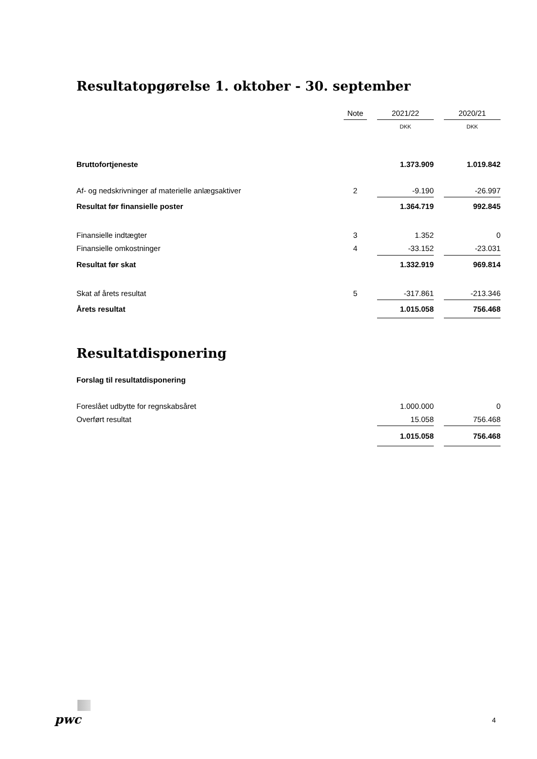Resultatopgørelse 1. oktober - 30. september
| | Note | | 2021/22 | | 2020/21 |
| | | | DKK | | DKK |
| Bruttofortjeneste | | | 1.373.909 | | 1.019.842 |
| Af- og nedskrivninger af materielle anlægsaktiver | 2 | | -9.190 | | -26.997 |
| Resultat før finansielle poster | | | 1.364.719 | | 992.845 |
| Finansielle indtægter | 3 | | 1.352 | | 0 |
| Finansielle omkostninger | 4 | | -33.152 | | -23.031 |
| Resultat før skat | | | 1.332.919 | | 969.814 |
| Skat af årets resultat | 5 | | -317.861 | | -213.346 |
| Årets resultat | | | 1.015.058 | | 756.468 |
Resultatdisponering
| Forslag til resultatdisponering | | | | | |
| Foreslået udbytte for regnskabsåret | | | 1.000.000 | | 0 |
| Overført resultat | | | 15.058 | | 756.468 |
| | | | 1.015.058 | | 756.468 |
pwc 4